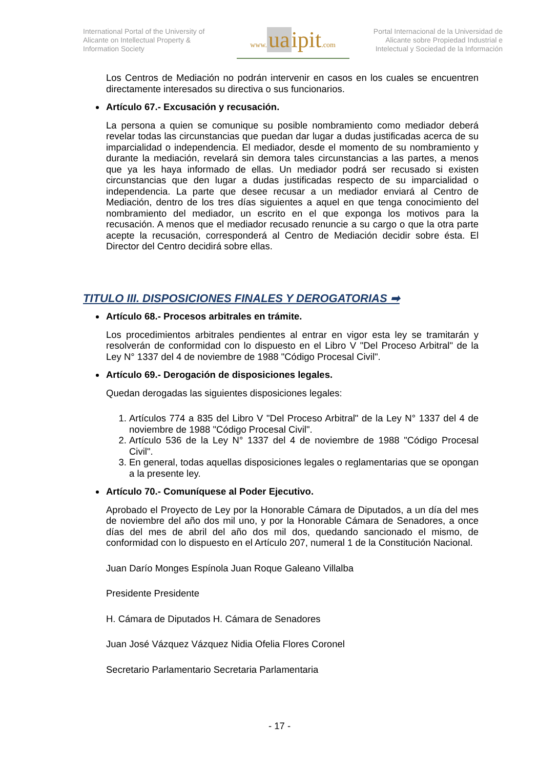International Portal of the University of Alicante on Intellectual Property & Information Society
www. ua ipit.com
Portal Internacional de la Universidad de Alicante sobre Propiedad Industrial e Intelectual y Sociedad de la Información
Los Centros de Mediación no podrán intervenir en casos en los cuales se encuentren directamente interesados su directiva o sus funcionarios.
Artículo 67.- Excusación y recusación.
La persona a quien se comunique su posible nombramiento como mediador deberá revelar todas las circunstancias que puedan dar lugar a dudas justificadas acerca de su imparcialidad o independencia. El mediador, desde el momento de su nombramiento y durante la mediación, revelará sin demora tales circunstancias a las partes, a menos que ya les haya informado de ellas. Un mediador podrá ser recusado si existen circunstancias que den lugar a dudas justificadas respecto de su imparcialidad o independencia. La parte que desee recusar a un mediador enviará al Centro de Mediación, dentro de los tres días siguientes a aquel en que tenga conocimiento del nombramiento del mediador, un escrito en el que exponga los motivos para la recusación. A menos que el mediador recusado renuncie a su cargo o que la otra parte acepte la recusación, corresponderá al Centro de Mediación decidir sobre ésta. El Director del Centro decidirá sobre ellas.
TITULO III. DISPOSICIONES FINALES Y DEROGATORIAS ➡
Artículo 68.- Procesos arbitrales en trámite.
Los procedimientos arbitrales pendientes al entrar en vigor esta ley se tramitarán y resolverán de conformidad con lo dispuesto en el Libro V "Del Proceso Arbitral" de la Ley N° 1337 del 4 de noviembre de 1988 "Código Procesal Civil".
Artículo 69.- Derogación de disposiciones legales.
Quedan derogadas las siguientes disposiciones legales:
1. Artículos 774 a 835 del Libro V "Del Proceso Arbitral" de la Ley N° 1337 del 4 de noviembre de 1988 "Código Procesal Civil".
2. Artículo 536 de la Ley N° 1337 del 4 de noviembre de 1988 "Código Procesal Civil".
3. En general, todas aquellas disposiciones legales o reglamentarias que se opongan a la presente ley.
Artículo 70.- Comuníquese al Poder Ejecutivo.
Aprobado el Proyecto de Ley por la Honorable Cámara de Diputados, a un día del mes de noviembre del año dos mil uno, y por la Honorable Cámara de Senadores, a once días del mes de abril del año dos mil dos, quedando sancionado el mismo, de conformidad con lo dispuesto en el Artículo 207, numeral 1 de la Constitución Nacional.
Juan Darío Monges Espínola Juan Roque Galeano Villalba
Presidente Presidente
H. Cámara de Diputados H. Cámara de Senadores
Juan José Vázquez Vázquez Nidia Ofelia Flores Coronel
Secretario Parlamentario Secretaria Parlamentaria
- 17 -